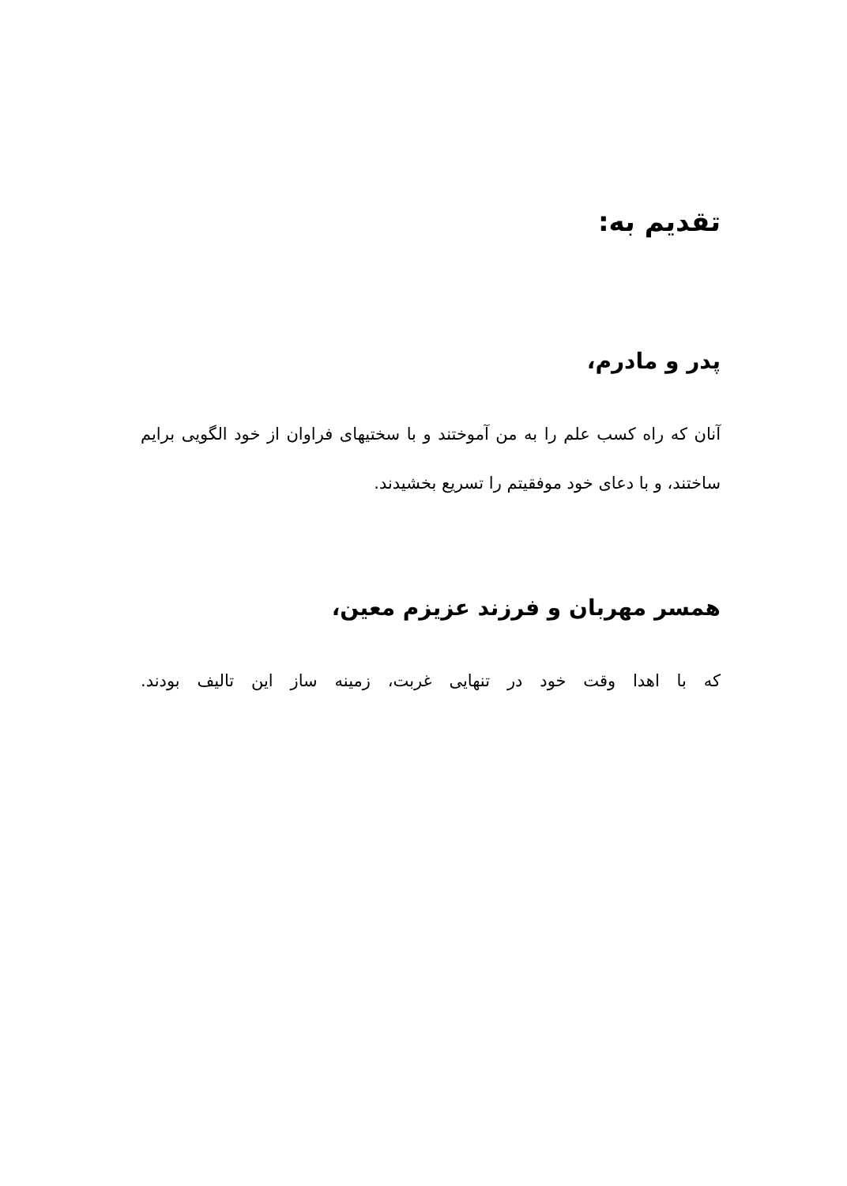تقديم به:
پدر و مادرم،
آنان که راه کسب علم را به من آموختند و با سختیهای فراوان از خود الگویی برایم ساختند، و با دعای خود موفقیتم را تسریع بخشیدند.
همسر مهربان و فرزند عزيزم معين،
که با اهدا وقت خود در تنهایی غربت، زمینه ساز این تالیف بودند.